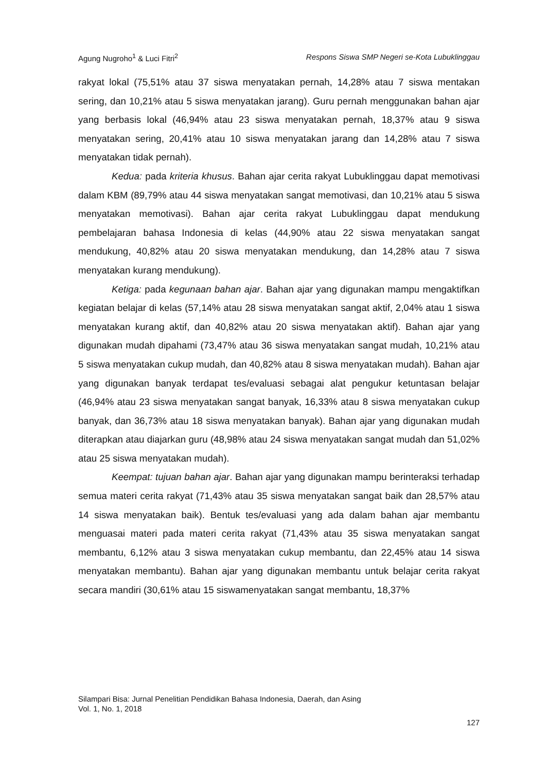Agung Nugroho<sup>1</sup> & Luci Fitri<sup>2</sup> Respons Siswa SMP Negeri se-Kota Lubuklinggau
rakyat lokal (75,51% atau 37 siswa menyatakan pernah, 14,28% atau 7 siswa mentakan sering, dan 10,21% atau 5 siswa menyatakan jarang). Guru pernah menggunakan bahan ajar yang berbasis lokal (46,94% atau 23 siswa menyatakan pernah, 18,37% atau 9 siswa menyatakan sering, 20,41% atau 10 siswa menyatakan jarang dan 14,28% atau 7 siswa menyatakan tidak pernah).
Kedua: pada kriteria khusus. Bahan ajar cerita rakyat Lubuklinggau dapat memotivasi dalam KBM (89,79% atau 44 siswa menyatakan sangat memotivasi, dan 10,21% atau 5 siswa menyatakan memotivasi). Bahan ajar cerita rakyat Lubuklinggau dapat mendukung pembelajaran bahasa Indonesia di kelas (44,90% atau 22 siswa menyatakan sangat mendukung, 40,82% atau 20 siswa menyatakan mendukung, dan 14,28% atau 7 siswa menyatakan kurang mendukung).
Ketiga: pada kegunaan bahan ajar. Bahan ajar yang digunakan mampu mengaktifkan kegiatan belajar di kelas (57,14% atau 28 siswa menyatakan sangat aktif, 2,04% atau 1 siswa menyatakan kurang aktif, dan 40,82% atau 20 siswa menyatakan aktif). Bahan ajar yang digunakan mudah dipahami (73,47% atau 36 siswa menyatakan sangat mudah, 10,21% atau 5 siswa menyatakan cukup mudah, dan 40,82% atau 8 siswa menyatakan mudah). Bahan ajar yang digunakan banyak terdapat tes/evaluasi sebagai alat pengukur ketuntasan belajar (46,94% atau 23 siswa menyatakan sangat banyak, 16,33% atau 8 siswa menyatakan cukup banyak, dan 36,73% atau 18 siswa menyatakan banyak). Bahan ajar yang digunakan mudah diterapkan atau diajarkan guru (48,98% atau 24 siswa menyatakan sangat mudah dan 51,02% atau 25 siswa menyatakan mudah).
Keempat: tujuan bahan ajar. Bahan ajar yang digunakan mampu berinteraksi terhadap semua materi cerita rakyat (71,43% atau 35 siswa menyatakan sangat baik dan 28,57% atau 14 siswa menyatakan baik). Bentuk tes/evaluasi yang ada dalam bahan ajar membantu menguasai materi pada materi cerita rakyat (71,43% atau 35 siswa menyatakan sangat membantu, 6,12% atau 3 siswa menyatakan cukup membantu, dan 22,45% atau 14 siswa menyatakan membantu). Bahan ajar yang digunakan membantu untuk belajar cerita rakyat secara mandiri (30,61% atau 15 siswamenyatakan sangat membantu, 18,37%
Silampari Bisa: Jurnal Penelitian Pendidikan Bahasa Indonesia, Daerah, dan Asing
Vol. 1, No. 1, 2018
127